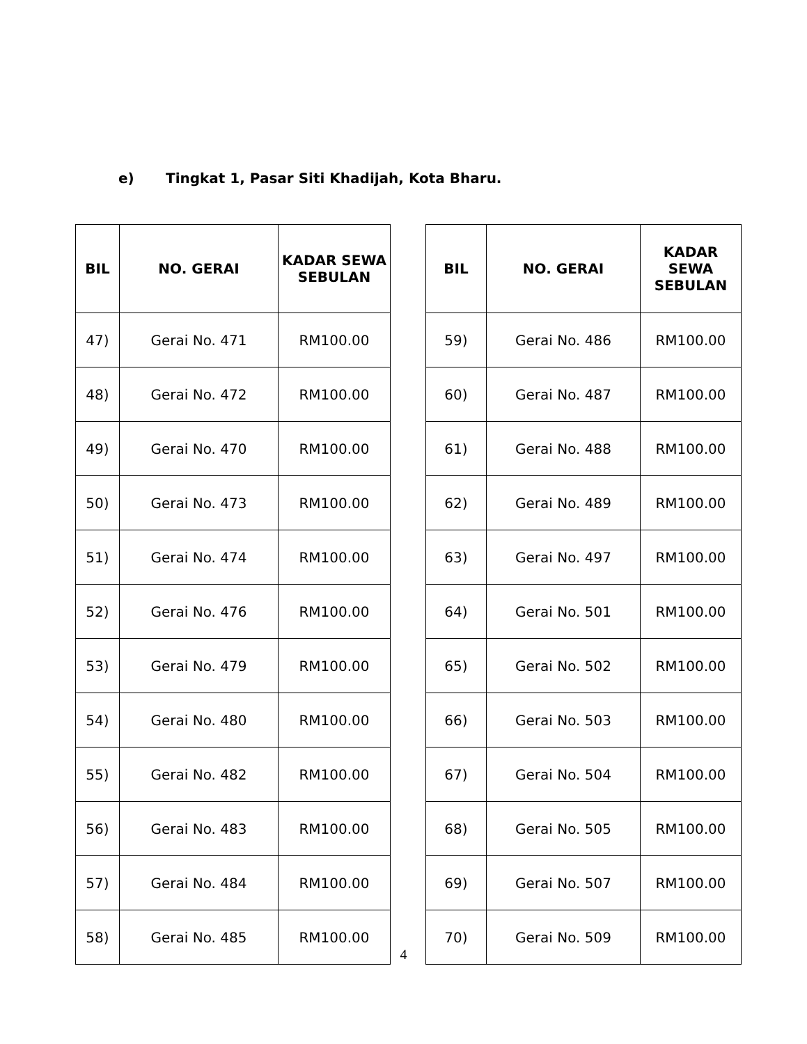e) Tingkat 1, Pasar Siti Khadijah, Kota Bharu.
| BIL | NO. GERAI | KADAR SEWA SEBULAN |
| --- | --- | --- |
| 47) | Gerai No. 471 | RM100.00 |
| 48) | Gerai No. 472 | RM100.00 |
| 49) | Gerai No. 470 | RM100.00 |
| 50) | Gerai No. 473 | RM100.00 |
| 51) | Gerai No. 474 | RM100.00 |
| 52) | Gerai No. 476 | RM100.00 |
| 53) | Gerai No. 479 | RM100.00 |
| 54) | Gerai No. 480 | RM100.00 |
| 55) | Gerai No. 482 | RM100.00 |
| 56) | Gerai No. 483 | RM100.00 |
| 57) | Gerai No. 484 | RM100.00 |
| 58) | Gerai No. 485 | RM100.00 |
| BIL | NO. GERAI | KADAR SEWA SEBULAN |
| --- | --- | --- |
| 59) | Gerai No. 486 | RM100.00 |
| 60) | Gerai No. 487 | RM100.00 |
| 61) | Gerai No. 488 | RM100.00 |
| 62) | Gerai No. 489 | RM100.00 |
| 63) | Gerai No. 497 | RM100.00 |
| 64) | Gerai No. 501 | RM100.00 |
| 65) | Gerai No. 502 | RM100.00 |
| 66) | Gerai No. 503 | RM100.00 |
| 67) | Gerai No. 504 | RM100.00 |
| 68) | Gerai No. 505 | RM100.00 |
| 69) | Gerai No. 507 | RM100.00 |
| 70) | Gerai No. 509 | RM100.00 |
4